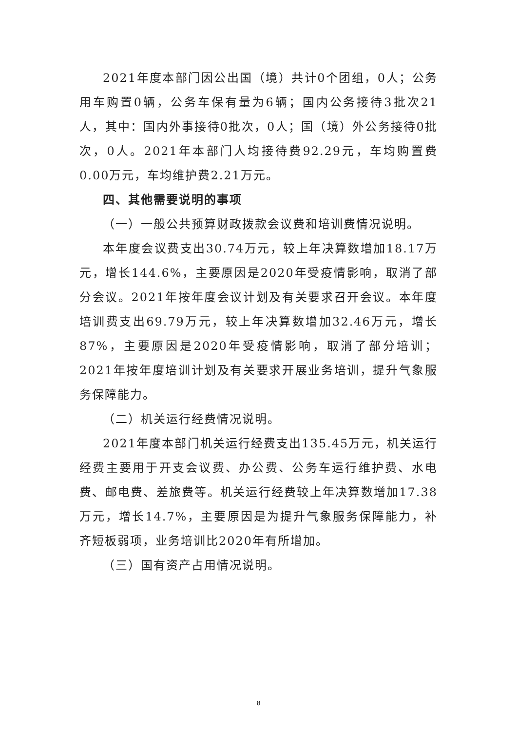2021年度本部门因公出国（境）共计0个团组，0人；公务用车购置0辆，公务车保有量为6辆；国内公务接待3批次21人，其中：国内外事接待0批次，0人；国（境）外公务接待0批次，0人。2021年本部门人均接待费92.29元，车均购置费0.00万元，车均维护费2.21万元。
四、其他需要说明的事项
（一）一般公共预算财政拨款会议费和培训费情况说明。
本年度会议费支出30.74万元，较上年决算数增加18.17万元，增长144.6%，主要原因是2020年受疫情影响，取消了部分会议。2021年按年度会议计划及有关要求召开会议。本年度培训费支出69.79万元，较上年决算数增加32.46万元，增长87%，主要原因是2020年受疫情影响，取消了部分培训；2021年按年度培训计划及有关要求开展业务培训，提升气象服务保障能力。
（二）机关运行经费情况说明。
2021年度本部门机关运行经费支出135.45万元，机关运行经费主要用于开支会议费、办公费、公务车运行维护费、水电费、邮电费、差旅费等。机关运行经费较上年决算数增加17.38万元，增长14.7%，主要原因是为提升气象服务保障能力，补齐短板弱项，业务培训比2020年有所增加。
（三）国有资产占用情况说明。
8